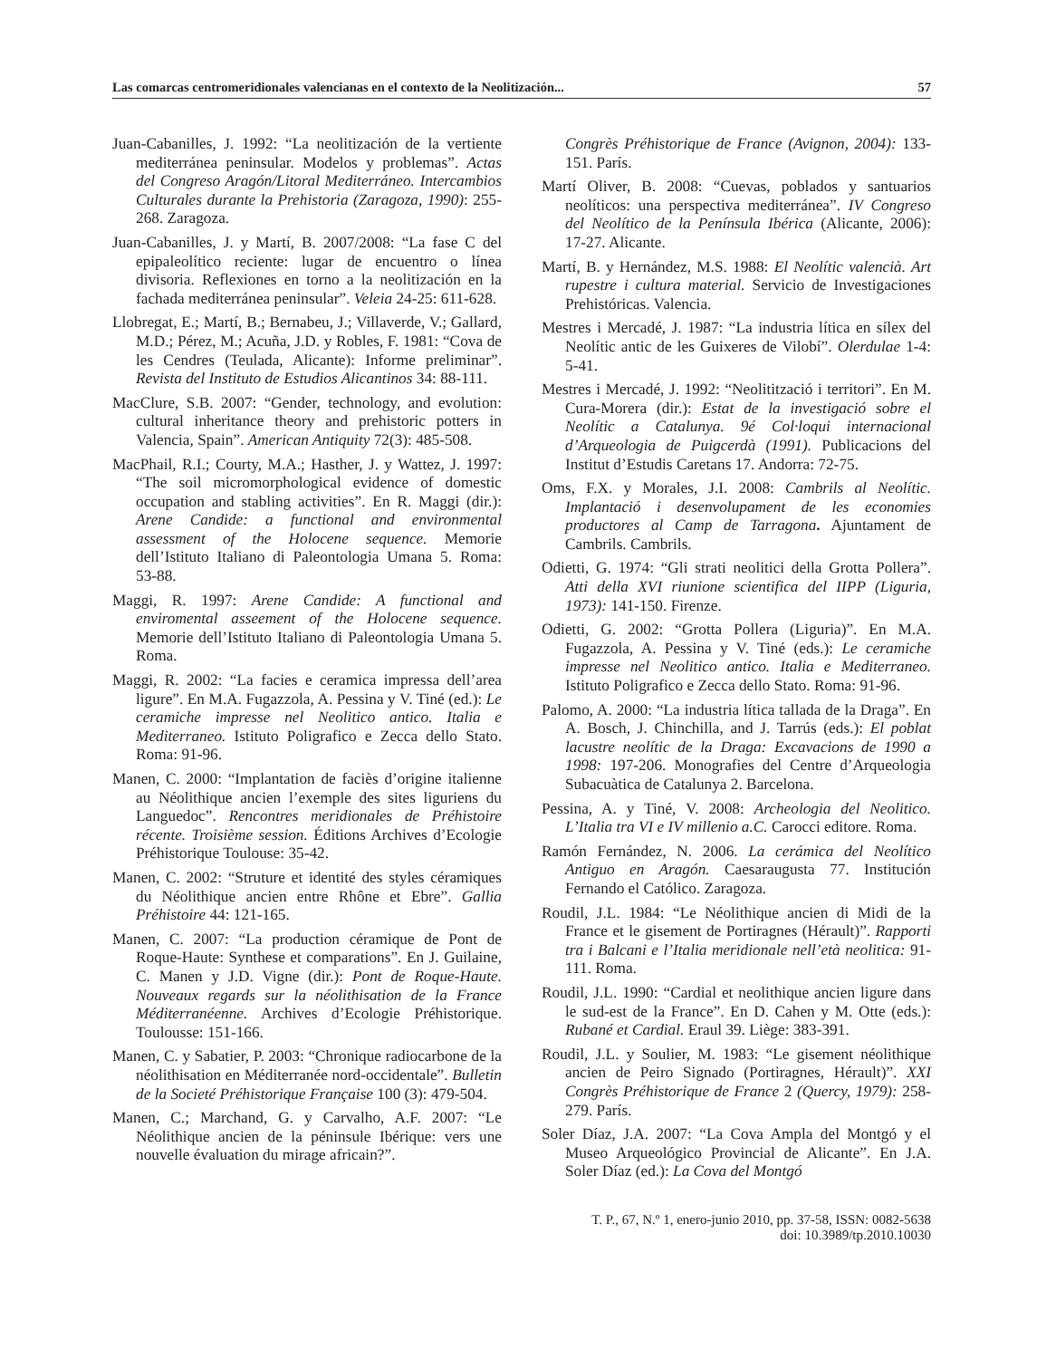Las comarcas centromeridionales valencianas en el contexto de la Neolitización... 57
Juan-Cabanilles, J. 1992: “La neolitización de la vertiente mediterránea peninsular. Modelos y problemas”. Actas del Congreso Aragón/Litoral Mediterráneo. Intercambios Culturales durante la Prehistoria (Zaragoza, 1990): 255-268. Zaragoza.
Juan-Cabanilles, J. y Martí, B. 2007/2008: “La fase C del epipaleolítico reciente: lugar de encuentro o línea divisoria. Reflexiones en torno a la neolitización en la fachada mediterránea peninsular”. Veleia 24-25: 611-628.
Llobregat, E.; Martí, B.; Bernabeu, J.; Villaverde, V.; Gallard, M.D.; Pérez, M.; Acuña, J.D. y Robles, F. 1981: “Cova de les Cendres (Teulada, Alicante): Informe preliminar”. Revista del Instituto de Estudios Alicantinos 34: 88-111.
MacClure, S.B. 2007: “Gender, technology, and evolution: cultural inheritance theory and prehistoric potters in Valencia, Spain”. American Antiquity 72(3): 485-508.
MacPhail, R.I.; Courty, M.A.; Hasther, J. y Wattez, J. 1997: “The soil micromorphological evidence of domestic occupation and stabling activities”. En R. Maggi (dir.): Arene Candide: a functional and environmental assessment of the Holocene sequence. Memorie dell’Istituto Italiano di Paleontologia Umana 5. Roma: 53-88.
Maggi, R. 1997: Arene Candide: A functional and enviromental asseement of the Holocene sequence. Memorie dell’Istituto Italiano di Paleontologia Umana 5. Roma.
Maggi, R. 2002: “La facies e ceramica impressa dell’area ligure”. En M.A. Fugazzola, A. Pessina y V. Tiné (ed.): Le ceramiche impresse nel Neolitico antico. Italia e Mediterraneo. Istituto Poligrafico e Zecca dello Stato. Roma: 91-96.
Manen, C. 2000: “Implantation de faciès d’origine italienne au Néolithique ancien l’exemple des sites liguriens du Languedoc”. Rencontres meridionales de Préhistoire récente. Troisième session. Éditions Archives d’Ecologie Préhistorique Toulouse: 35-42.
Manen, C. 2002: “Struture et identité des styles céramiques du Néolithique ancien entre Rhône et Ebre”. Gallia Préhistoire 44: 121-165.
Manen, C. 2007: “La production céramique de Pont de Roque-Haute: Synthese et comparations”. En J. Guilaine, C. Manen y J.D. Vigne (dir.): Pont de Roque-Haute. Nouveaux regards sur la néolithisation de la France Méditerranéenne. Archives d’Ecologie Préhistorique. Toulousse: 151-166.
Manen, C. y Sabatier, P. 2003: “Chronique radiocarbone de la néolithisation en Méditerranée nord-occidentale”. Bulletin de la Societé Préhistorique Française 100 (3): 479-504.
Manen, C.; Marchand, G. y Carvalho, A.F. 2007: “Le Néolithique ancien de la péninsule Ibérique: vers une nouvelle évaluation du mirage africain?”.
Congrès Préhistorique de France (Avignon, 2004): 133-151. París.
Martí Oliver, B. 2008: “Cuevas, poblados y santuarios neolíticos: una perspectiva mediterránea”. IV Congreso del Neolítico de la Península Ibérica (Alicante, 2006): 17-27. Alicante.
Martí, B. y Hernández, M.S. 1988: El Neolític valencià. Art rupestre i cultura material. Servicio de Investigaciones Prehistóricas. Valencia.
Mestres i Mercadé, J. 1987: “La industria lítica en sílex del Neolític antic de les Guixeres de Vilobí”. Olerdulae 1-4: 5-41.
Mestres i Mercadé, J. 1992: “Neolitització i territori”. En M. Cura-Morera (dir.): Estat de la investigació sobre el Neolític a Catalunya. 9é Col·loqui internacional d’Arqueologia de Puigcerdà (1991). Publicacions del Institut d’Estudis Caretans 17. Andorra: 72-75.
Oms, F.X. y Morales, J.I. 2008: Cambrils al Neolític. Implantació i desenvolupament de les economies productores al Camp de Tarragona. Ajuntament de Cambrils. Cambrils.
Odietti, G. 1974: “Gli strati neolitici della Grotta Pollera”. Atti della XVI riunione scientifica del IIPP (Liguria, 1973): 141-150. Firenze.
Odietti, G. 2002: “Grotta Pollera (Liguria)”. En M.A. Fugazzola, A. Pessina y V. Tiné (eds.): Le ceramiche impresse nel Neolitico antico. Italia e Mediterraneo. Istituto Poligrafico e Zecca dello Stato. Roma: 91-96.
Palomo, A. 2000: “La industria lítica tallada de la Draga”. En A. Bosch, J. Chinchilla, and J. Tarrús (eds.): El poblat lacustre neolític de la Draga: Excavacions de 1990 a 1998: 197-206. Monografies del Centre d’Arqueologia Subacuàtica de Catalunya 2. Barcelona.
Pessina, A. y Tiné, V. 2008: Archeologia del Neolitico. L’Italia tra VI e IV millenio a.C. Carocci editore. Roma.
Ramón Fernández, N. 2006. La cerámica del Neolítico Antiguo en Aragón. Caesaraugusta 77. Institución Fernando el Católico. Zaragoza.
Roudil, J.L. 1984: “Le Néolithique ancien di Midi de la France et le gisement de Portiragnes (Hérault)”. Rapporti tra i Balcani e l’Italia meridionale nell’età neolitica: 91-111. Roma.
Roudil, J.L. 1990: “Cardial et neolithique ancien ligure dans le sud-est de la France”. En D. Cahen y M. Otte (eds.): Rubané et Cardial. Eraul 39. Liège: 383-391.
Roudil, J.L. y Soulier, M. 1983: “Le gisement néolithique ancien de Peiro Signado (Portiragnes, Hérault)”. XXI Congrès Préhistorique de France 2 (Quercy, 1979): 258-279. París.
Soler Díaz, J.A. 2007: “La Cova Ampla del Montgó y el Museo Arqueológico Provincial de Alicante”. En J.A. Soler Díaz (ed.): La Cova del Montgó
T. P., 67, N.º 1, enero-junio 2010, pp. 37-58, ISSN: 0082-5638
doi: 10.3989/tp.2010.10030